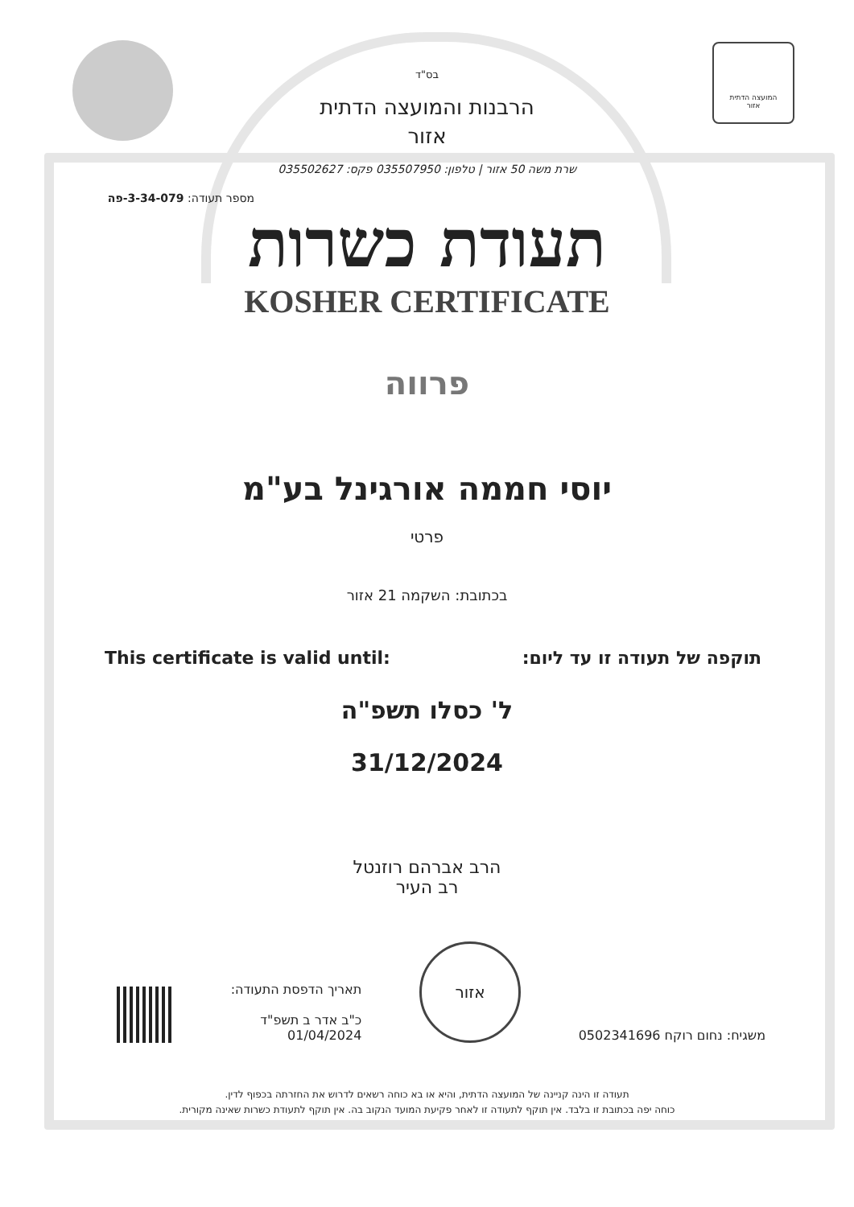המועצה הדתית
אזור
בס"ד
הרבנות והמועצה הדתית
אזור
שרת משה 50 אזור | טלפון: 035507950 פקס: 035502627
מספר תעודה: 3-34-079-פה
תעודת כשרות
KOSHER CERTIFICATE
פרווה
יוסי חממה אורגינל בע"מ
פרטי
בכתובת: השקמה 21 אזור
תוקפה של תעודה זו עד ליום: This certificate is valid until:
ל' כסלו תשפ"ה
31/12/2024
הרב אברהם רוזנטל
רב העיר
משגיח: נחום רוקח 0502341696 אזור תאריך הדפסת התעודה:
כ"ב אדר ב תשפ"ד
01/04/2024
תעודה זו הינה קניינה של המועצה הדתית, והיא או בא כוחה רשאים לדרוש את החזרתה בכפוף לדין.
כוחה יפה בכתובת זו בלבד. אין תוקף לתעודה זו לאחר פקיעת המועד הנקוב בה. אין תוקף לתעודת כשרות שאינה מקורית.